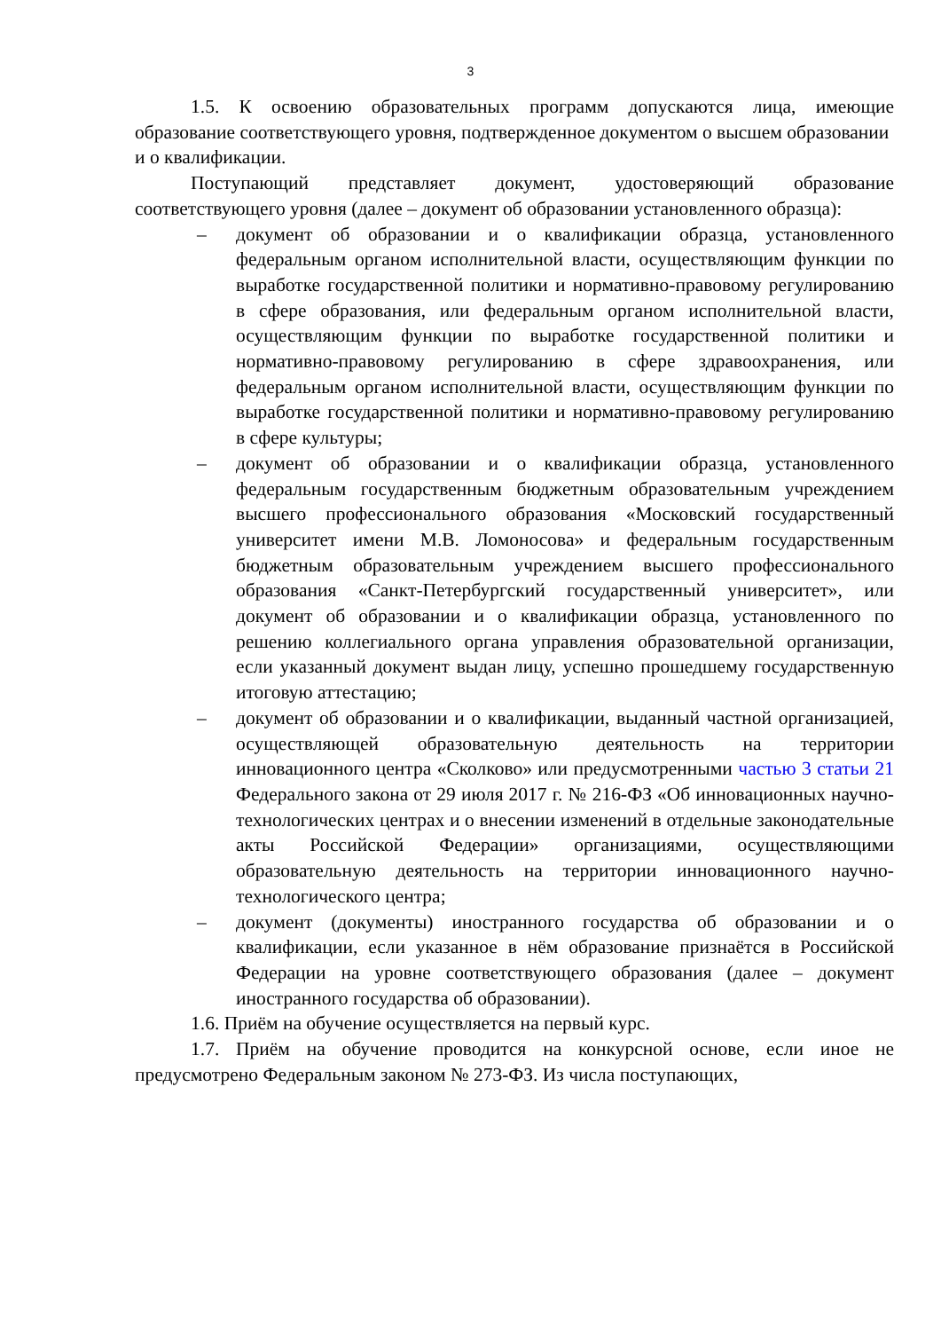3
1.5. К освоению образовательных программ допускаются лица, имеющие образование соответствующего уровня, подтвержденное документом о высшем образовании
и о квалификации.
Поступающий представляет документ, удостоверяющий образование соответствующего уровня (далее – документ об образовании установленного образца):
– документ об образовании и о квалификации образца, установленного федеральным органом исполнительной власти, осуществляющим функции по выработке государственной политики и нормативно-правовому регулированию в сфере образования, или федеральным органом исполнительной власти, осуществляющим функции по выработке государственной политики и нормативно-правовому регулированию в сфере здравоохранения, или федеральным органом исполнительной власти, осуществляющим функции по выработке государственной политики и нормативно-правовому регулированию в сфере культуры;
– документ об образовании и о квалификации образца, установленного федеральным государственным бюджетным образовательным учреждением высшего профессионального образования «Московский государственный университет имени М.В. Ломоносова» и федеральным государственным бюджетным образовательным учреждением высшего профессионального образования «Санкт-Петербургский государственный университет», или документ об образовании и о квалификации образца, установленного по решению коллегиального органа управления образовательной организации, если указанный документ выдан лицу, успешно прошедшему государственную итоговую аттестацию;
– документ об образовании и о квалификации, выданный частной организацией, осуществляющей образовательную деятельность на территории инновационного центра «Сколково» или предусмотренными частью 3 статьи 21 Федерального закона от 29 июля 2017 г. № 216-ФЗ «Об инновационных научно-технологических центрах и о внесении изменений в отдельные законодательные акты Российской Федерации» организациями, осуществляющими образовательную деятельность на территории инновационного научно-технологического центра;
– документ (документы) иностранного государства об образовании и о квалификации, если указанное в нём образование признаётся в Российской Федерации на уровне соответствующего образования (далее – документ иностранного государства об образовании).
1.6. Приём на обучение осуществляется на первый курс.
1.7. Приём на обучение проводится на конкурсной основе, если иное не предусмотрено Федеральным законом № 273-ФЗ. Из числа поступающих,